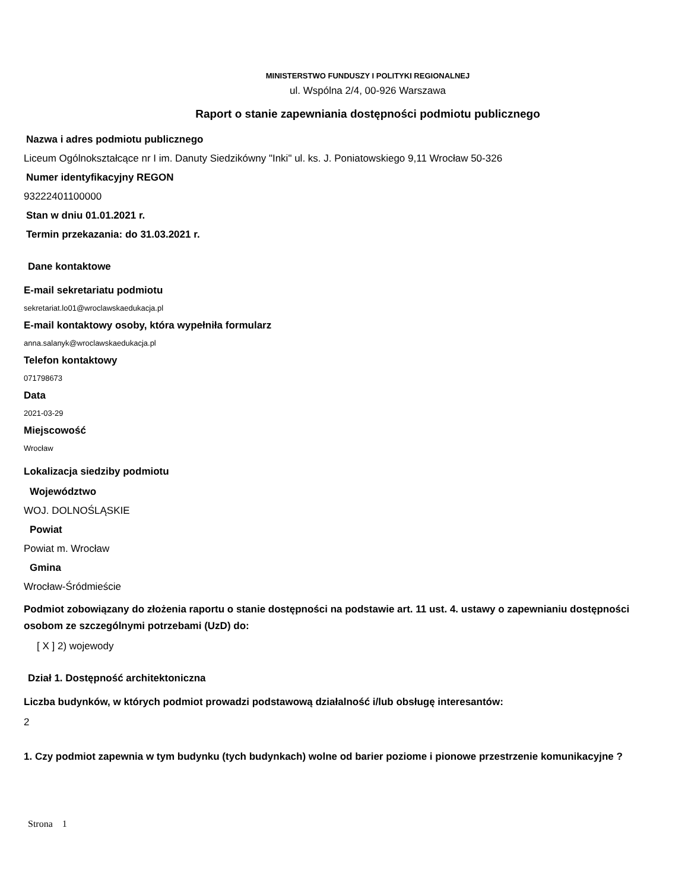MINISTERSTWO FUNDUSZY I POLITYKI REGIONALNEJ
ul. Wspólna 2/4, 00-926 Warszawa
Raport o stanie zapewniania dostępności podmiotu publicznego
Nazwa i adres podmiotu publicznego
Liceum Ogólnokształcące nr I im. Danuty Siedzikówny "Inki" ul. ks. J. Poniatowskiego 9,11 Wrocław 50-326
Numer identyfikacyjny REGON
93222401100000
Stan w dniu 01.01.2021 r.
Termin przekazania: do 31.03.2021 r.
Dane kontaktowe
E-mail sekretariatu podmiotu
sekretariat.lo01@wroclawskaedukacja.pl
E-mail kontaktowy osoby, która wypełniła formularz
anna.salanyk@wroclawskaedukacja.pl
Telefon kontaktowy
071798673
Data
2021-03-29
Miejscowość
Wrocław
Lokalizacja siedziby podmiotu
Województwo
WOJ. DOLNOŚLĄSKIE
Powiat
Powiat m. Wrocław
Gmina
Wrocław-Śródmieście
Podmiot zobowiązany do złożenia raportu o stanie dostępności na podstawie art. 11 ust. 4. ustawy o zapewnianiu dostępności osobom ze szczególnymi potrzebami (UzD) do:
[ X ] 2) wojewody
Dział 1. Dostępność architektoniczna
Liczba budynków, w których podmiot prowadzi podstawową działalność i/lub obsługę interesantów:
2
1. Czy podmiot zapewnia w tym budynku (tych budynkach) wolne od barier poziome i pionowe przestrzenie komunikacyjne ?
Strona 1